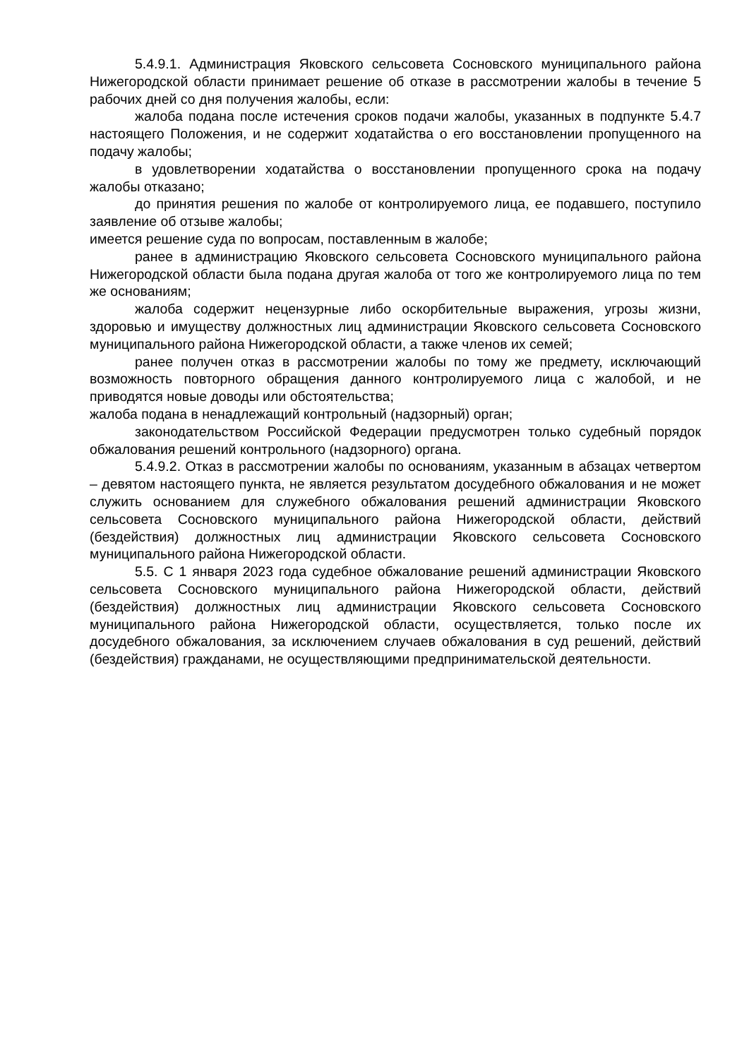5.4.9.1. Администрация Яковского сельсовета Сосновского муниципального района Нижегородской области принимает решение об отказе в рассмотрении жалобы в течение 5 рабочих дней со дня получения жалобы, если:
жалоба подана после истечения сроков подачи жалобы, указанных в подпункте 5.4.7 настоящего Положения, и не содержит ходатайства о его восстановлении пропущенного на подачу жалобы;
в удовлетворении ходатайства о восстановлении пропущенного срока на подачу жалобы отказано;
до принятия решения по жалобе от контролируемого лица, ее подавшего, поступило заявление об отзыве жалобы;
имеется решение суда по вопросам, поставленным в жалобе;
ранее в администрацию Яковского сельсовета Сосновского муниципального района Нижегородской области была подана другая жалоба от того же контролируемого лица по тем же основаниям;
жалоба содержит нецензурные либо оскорбительные выражения, угрозы жизни, здоровью и имуществу должностных лиц администрации Яковского сельсовета Сосновского муниципального района Нижегородской области, а также членов их семей;
ранее получен отказ в рассмотрении жалобы по тому же предмету, исключающий возможность повторного обращения данного контролируемого лица с жалобой, и не приводятся новые доводы или обстоятельства;
жалоба подана в ненадлежащий контрольный (надзорный) орган;
законодательством Российской Федерации предусмотрен только судебный порядок обжалования решений контрольного (надзорного) органа.
5.4.9.2. Отказ в рассмотрении жалобы по основаниям, указанным в абзацах четвертом – девятом настоящего пункта, не является результатом досудебного обжалования и не может служить основанием для служебного обжалования решений администрации Яковского сельсовета Сосновского муниципального района Нижегородской области, действий (бездействия) должностных лиц администрации Яковского сельсовета Сосновского муниципального района Нижегородской области.
5.5. С 1 января 2023 года судебное обжалование решений администрации Яковского сельсовета Сосновского муниципального района Нижегородской области, действий (бездействия) должностных лиц администрации Яковского сельсовета Сосновского муниципального района Нижегородской области, осуществляется, только после их досудебного обжалования, за исключением случаев обжалования в суд решений, действий (бездействия) гражданами, не осуществляющими предпринимательской деятельности.